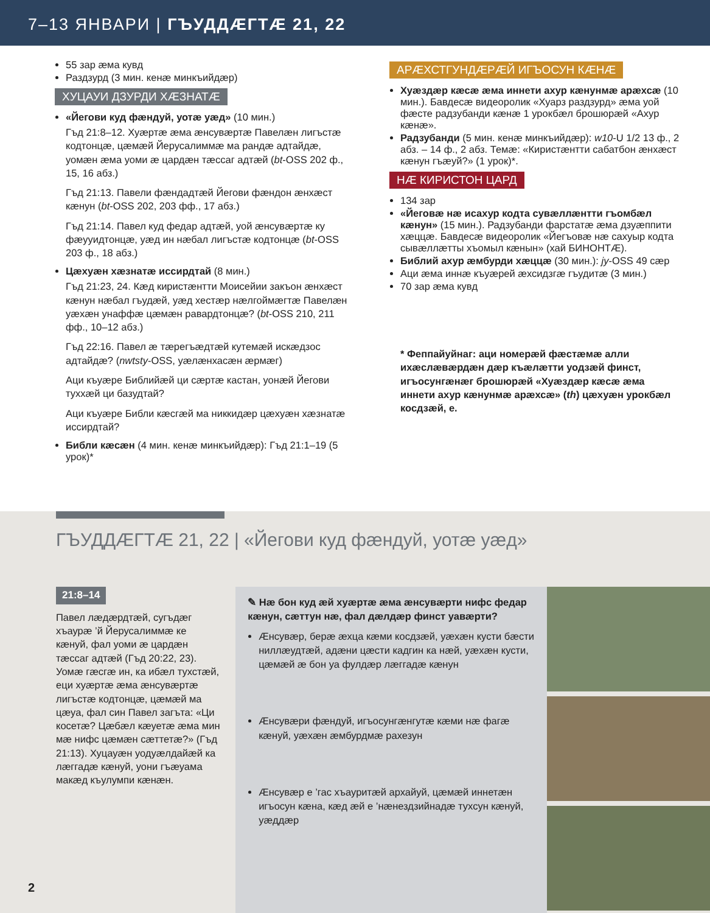7–13 ЯНВАРИ | ГЪУДДÆГТÆ 21, 22
55 зар æма кувд
Раздзурд (3 мин. кенæ минкъийдæр)
ХУЦАУИ ДЗУРДИ ХÆЗНАТÆ
«Йегови куд фæндуй, уотæ уæд» (10 мин.)
Гъд 21:8–12. Хуæртæ æма æнсувæртæ Павелæн лигъстæ кодтонцæ, цæмæй Йерусалиммæ ма рандæ адтайдæ, уомæн æма уоми æ цардæн тæссаг адтæй (bt-OSS 202 ф., 15, 16 абз.)
Гъд 21:13. Павели фæндадтæй Йегови фæндон æнхæст кæнун (bt-OSS 202, 203 фф., 17 абз.)
Гъд 21:14. Павел куд федар адтæй, уой æнсувæртæ ку фæууидтонцæ, уæд ин нæбал лигъстæ кодтонцæ (bt-OSS 203 ф., 18 абз.)
Цæхуæн хæзнатæ иссирдтай (8 мин.)
Гъд 21:23, 24. Кæд киристæнтти Моисейии закъон æнхæст кæнун нæбал гъудæй, уæд хестæр нæлгоймæгтæ Павелæн уæхæн унаффæ цæмæн равардтонцæ? (bt-OSS 210, 211 фф., 10–12 абз.)
Гъд 22:16. Павел æ тæрегъæдтæй кутемæй искæдзос адтайдæ? (nwtsty-OSS, уæлæнхасæн æрмæг)
Аци къуæре Библийæй ци сæртæ кастан, уонæй Йегови туххæй ци базудтай?
Аци къуæре Библи кæсгæй ма никкидæр цæхуæн хæзнатæ иссирдтай?
Библи кæсæн (4 мин. кенæ минкъийдæр): Гъд 21:1–19 (5 урок)*
АРÆХСТГУНДÆРÆЙ ИГЪОСУН КÆНÆ
Хуæздæр кæсæ æма иннети ахур кæнунмæ арæхсæ (10 мин.). Бавдесæ видеоролик «Хуарз раздзурд» æма уой фæсте радзубанди кæнæ 1 урокбæл брошюрæй «Ахур кæнæ».
Радзубанди (5 мин. кенæ минкъийдæр): w10-U 1/2 13 ф., 2 абз. – 14 ф., 2 абз. Темæ: «Киристæнтти сабатбон æнхæст кæнун гъæуй?» (1 урок)*.
НÆ КИРИСТОН ЦАРД
134 зар
«Йеговæ нæ исахур кодта сувæллæнтти гъомбæл кæнун» (15 мин.). Радзубанди фарстатæ æма дзуæппити хæццæ. Бавдесæ видеоролик «Йегъовæ нæ сахуыр кодта сывæллæтты хъомыл кæнын» (хай БИНОНТÆ).
Библий ахур æмбурди хæццæ (30 мин.): jy-OSS 49 сæр
Аци æма иннæ къуæрей æхсидзгæ гъудитæ (3 мин.)
70 зар æма кувд
* Феппайуйнаг: аци номерæй фæстæмæ алли ихæслæвæрдæн дæр къæлæтти уодзæй финст, игъосунгæнæг брошюрæй «Хуæздæр кæсæ æма иннети ахур кæнунмæ арæхсæ» (th) цæхуæн урокбæл косдзæй, е.
ГЪУДДÆГТÆ 21, 22 | «Йегови куд фæндуй, уотæ уæд»
21:8–14
Павел лæдæрдтæй, сугъдæг хъаурæ ’й Йерусалиммæ ке кæнуй, фал уоми æ цардæн тæссаг адтæй (Гъд 20:22, 23). Уомæ гæсгæ ин, ка ибæл тухстæй, еци хуæртæ æма æнсувæртæ лигъстæ кодтонцæ, цæмæй ма цæуа, фал син Павел загъта: «Ци косетæ? Цæбæл кæуетæ æма мин мæ нифс цæмæн сæттетæ?» (Гъд 21:13). Хуцауæн уодуæлдайæй ка лæггадæ кæнуй, уони гъæуама макæд къулумпи кæнæн.
✎ Нæ бон куд æй хуæртæ æма æнсувæрти нифс федар кæнун, сæттун нæ, фал дæлдæр финст уавæрти?
Æнсувæр, берæ æхца кæми косдзæй, уæхæн кусти бæсти ниллæудтæй, адæни цæсти кадгин ка нæй, уæхæн кусти, цæмæй æ бон уа фулдæр лæггадæ кæнун
Æнсувæри фæндуй, игъосунгæнгутæ кæми нæ фагæ кæнуй, уæхæн æмбурдмæ рахезун
Æнсувæр е ’гас хъауритæй архайуй, цæмæй иннетæн игъосун кæна, кæд æй е ’нæнездзийнадæ тухсун кæнуй, уæддæр
2